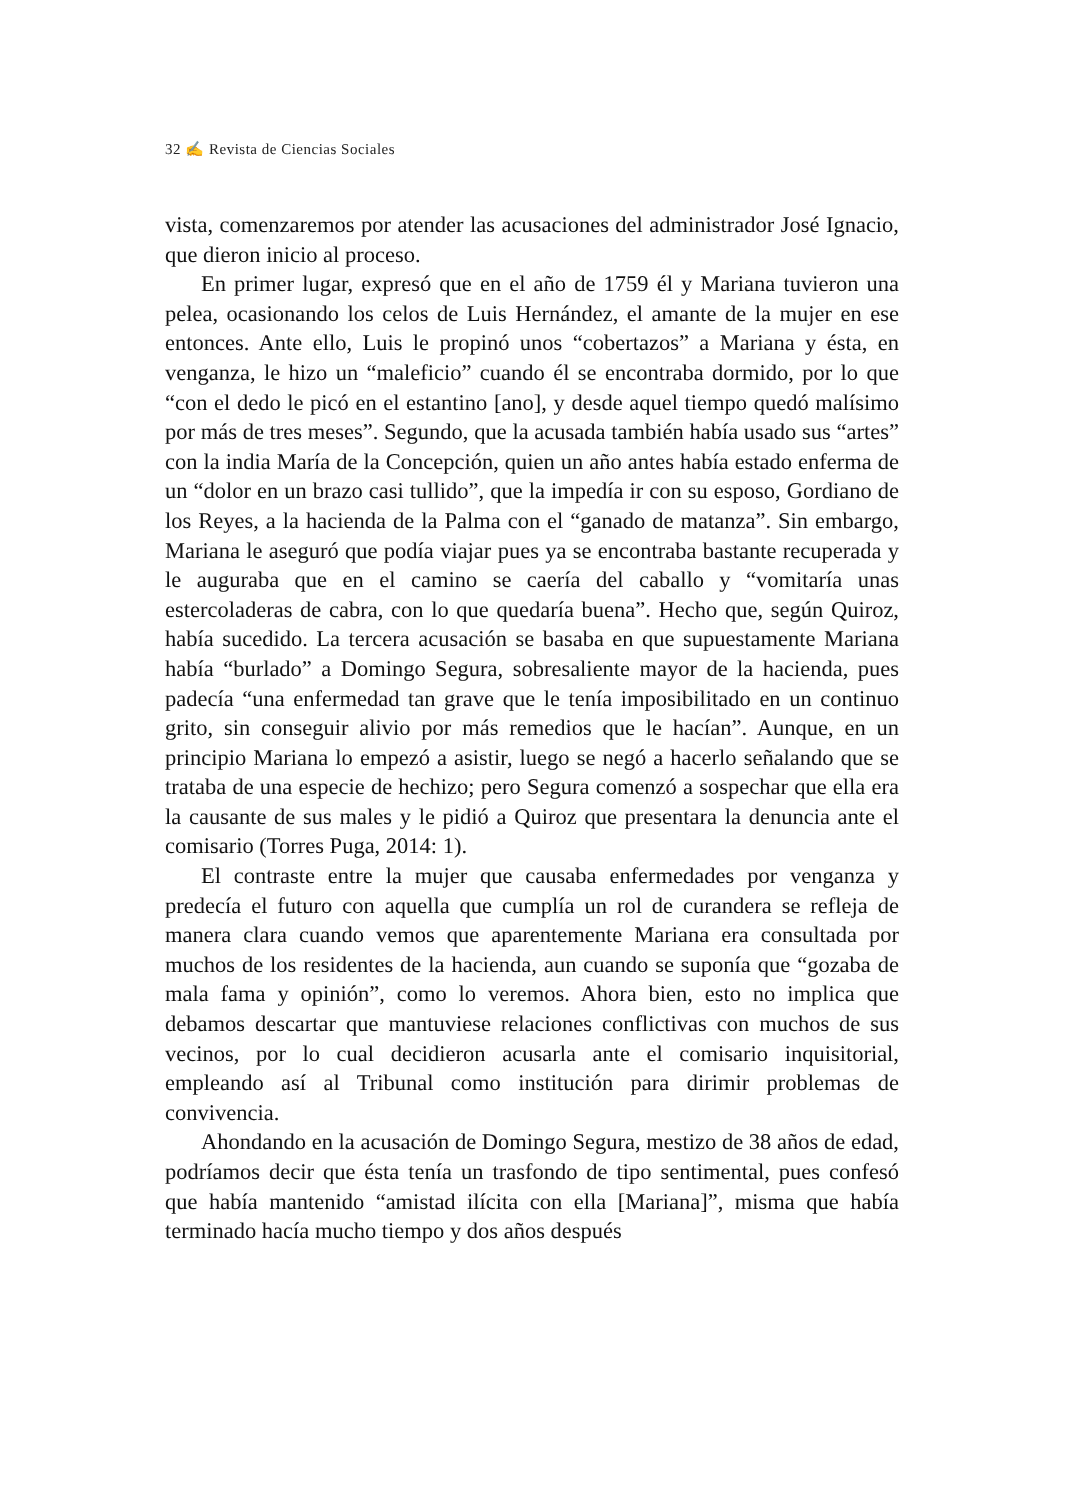32 ✍ Revista de Ciencias Sociales
vista, comenzaremos por atender las acusaciones del administrador José Ignacio, que dieron inicio al proceso.
En primer lugar, expresó que en el año de 1759 él y Mariana tuvieron una pelea, ocasionando los celos de Luis Hernández, el amante de la mujer en ese entonces. Ante ello, Luis le propinó unos “cobertazos” a Mariana y ésta, en venganza, le hizo un “maleficio” cuando él se encontraba dormido, por lo que “con el dedo le picó en el estantino [ano], y desde aquel tiempo quedó malísimo por más de tres meses”. Segundo, que la acusada también había usado sus “artes” con la india María de la Concepción, quien un año antes había estado enferma de un “dolor en un brazo casi tullido”, que la impedía ir con su esposo, Gordiano de los Reyes, a la hacienda de la Palma con el “ganado de matanza”. Sin embargo, Mariana le aseguró que podía viajar pues ya se encontraba bastante recuperada y le auguraba que en el camino se caería del caballo y “vomitaría unas estercoladeras de cabra, con lo que quedaría buena”. Hecho que, según Quiroz, había sucedido. La tercera acusación se basaba en que supuestamente Mariana había “burlado” a Domingo Segura, sobresaliente mayor de la hacienda, pues padecía “una enfermedad tan grave que le tenía imposibilitado en un continuo grito, sin conseguir alivio por más remedios que le hacían”. Aunque, en un principio Mariana lo empezó a asistir, luego se negó a hacerlo señalando que se trataba de una especie de hechizo; pero Segura comenzó a sospechar que ella era la causante de sus males y le pidió a Quiroz que presentara la denuncia ante el comisario (Torres Puga, 2014: 1).
El contraste entre la mujer que causaba enfermedades por venganza y predecía el futuro con aquella que cumplía un rol de curandera se refleja de manera clara cuando vemos que aparentemente Mariana era consultada por muchos de los residentes de la hacienda, aun cuando se suponía que “gozaba de mala fama y opinión”, como lo veremos. Ahora bien, esto no implica que debamos descartar que mantuviese relaciones conflictivas con muchos de sus vecinos, por lo cual decidieron acusarla ante el comisario inquisitorial, empleando así al Tribunal como institución para dirimir problemas de convivencia.
Ahondando en la acusación de Domingo Segura, mestizo de 38 años de edad, podríamos decir que ésta tenía un trasfondo de tipo sentimental, pues confesó que había mantenido “amistad ilícita con ella [Mariana]”, misma que había terminado hacía mucho tiempo y dos años después